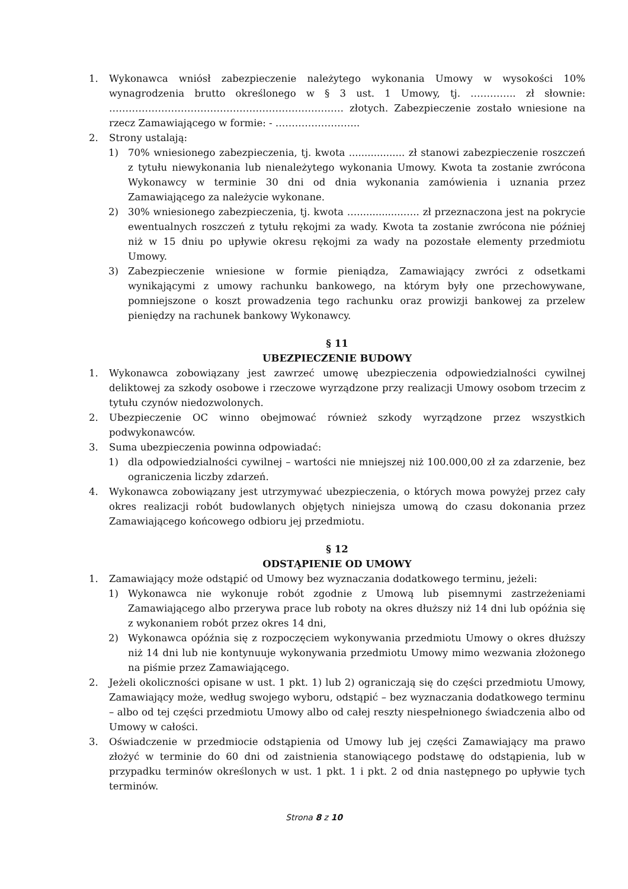1. Wykonawca wniósł zabezpieczenie należytego wykonania Umowy w wysokości 10% wynagrodzenia brutto określonego w § 3 ust. 1 Umowy, tj. ………….. zł słownie: ……………………………………………………………… złotych. Zabezpieczenie zostało wniesione na rzecz Zamawiającego w formie: - ……………………..
2. Strony ustalają:
1) 70% wniesionego zabezpieczenia, tj. kwota .................. zł stanowi zabezpieczenie roszczeń z tytułu niewykonania lub nienależytego wykonania Umowy. Kwota ta zostanie zwrócona Wykonawcy w terminie 30 dni od dnia wykonania zamówienia i uznania przez Zamawiającego za należycie wykonane.
2) 30% wniesionego zabezpieczenia, tj. kwota …...............….. zł przeznaczona jest na pokrycie ewentualnych roszczeń z tytułu rękojmi za wady. Kwota ta zostanie zwrócona nie później niż w 15 dniu po upływie okresu rękojmi za wady na pozostałe elementy przedmiotu Umowy.
3) Zabezpieczenie wniesione w formie pieniądza, Zamawiający zwróci z odsetkami wynikającymi z umowy rachunku bankowego, na którym były one przechowywane, pomniejszone o koszt prowadzenia tego rachunku oraz prowizji bankowej za przelew pieniędzy na rachunek bankowy Wykonawcy.
§ 11
UBEZPIECZENIE BUDOWY
1. Wykonawca zobowiązany jest zawrzeć umowę ubezpieczenia odpowiedzialności cywilnej deliktowej za szkody osobowe i rzeczowe wyrządzone przy realizacji Umowy osobom trzecim z tytułu czynów niedozwolonych.
2. Ubezpieczenie OC winno obejmować również szkody wyrządzone przez wszystkich podwykonawców.
3. Suma ubezpieczenia powinna odpowiadać:
1) dla odpowiedzialności cywilnej – wartości nie mniejszej niż 100.000,00 zł za zdarzenie, bez ograniczenia liczby zdarzeń.
4. Wykonawca zobowiązany jest utrzymywać ubezpieczenia, o których mowa powyżej przez cały okres realizacji robót budowlanych objętych niniejsza umową do czasu dokonania przez Zamawiającego końcowego odbioru jej przedmiotu.
§ 12
ODSTĄPIENIE OD UMOWY
1. Zamawiający może odstąpić od Umowy bez wyznaczania dodatkowego terminu, jeżeli:
1) Wykonawca nie wykonuje robót zgodnie z Umową lub pisemnymi zastrzeżeniami Zamawiającego albo przerywa prace lub roboty na okres dłuższy niż 14 dni lub opóźnia się z wykonaniem robót przez okres 14 dni,
2) Wykonawca opóźnia się z rozpoczęciem wykonywania przedmiotu Umowy o okres dłuższy niż 14 dni lub nie kontynuuje wykonywania przedmiotu Umowy mimo wezwania złożonego na piśmie przez Zamawiającego.
2. Jeżeli okoliczności opisane w ust. 1 pkt. 1) lub 2) ograniczają się do części przedmiotu Umowy, Zamawiający może, według swojego wyboru, odstąpić – bez wyznaczania dodatkowego terminu – albo od tej części przedmiotu Umowy albo od całej reszty niespełnionego świadczenia albo od Umowy w całości.
3. Oświadczenie w przedmiocie odstąpienia od Umowy lub jej części Zamawiający ma prawo złożyć w terminie do 60 dni od zaistnienia stanowiącego podstawę do odstąpienia, lub w przypadku terminów określonych w ust. 1 pkt. 1 i pkt. 2 od dnia następnego po upływie tych terminów.
Strona 8 z 10